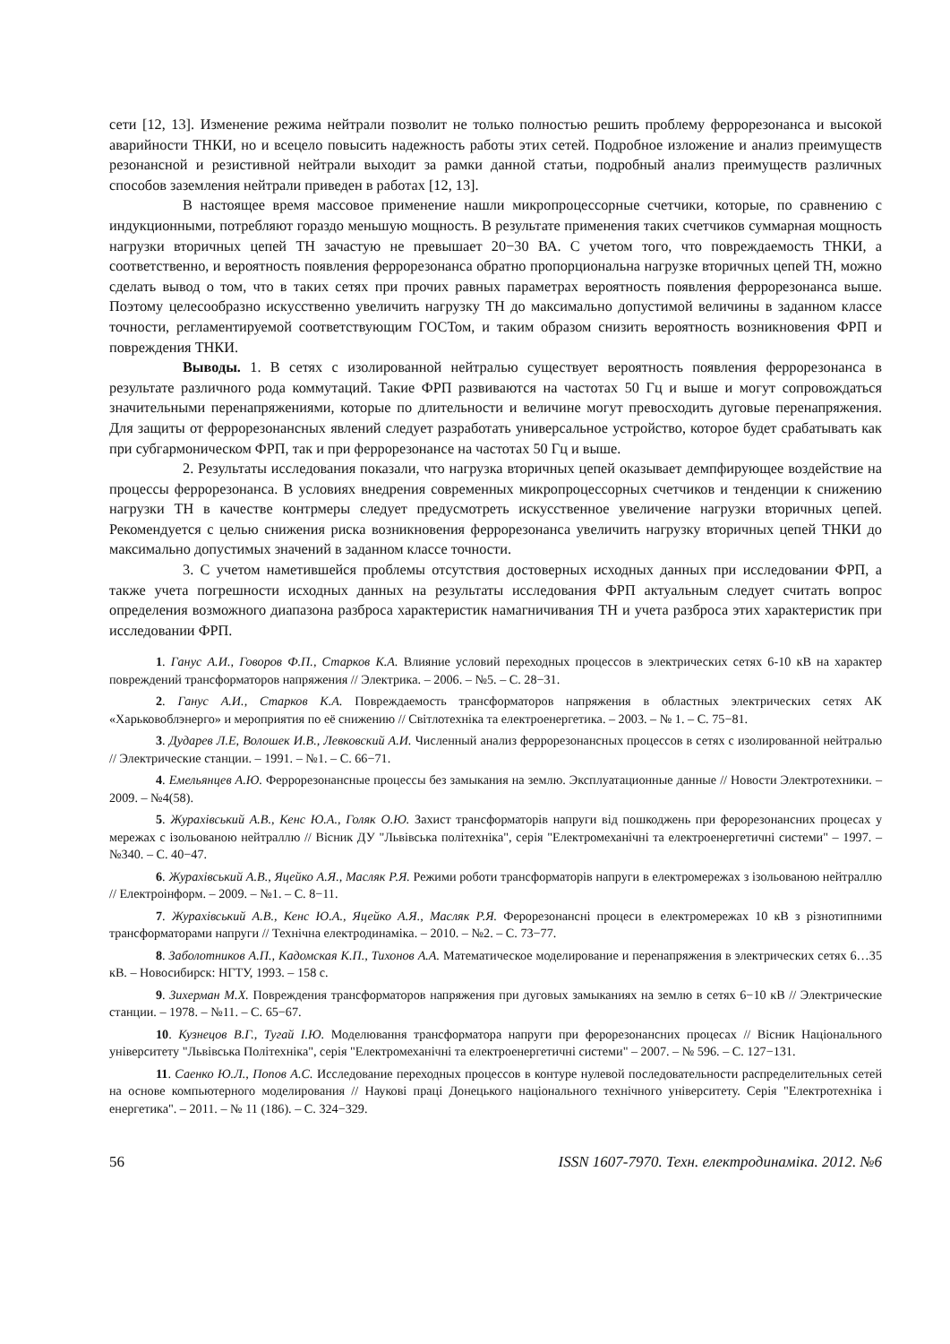сети [12, 13]. Изменение режима нейтрали позволит не только полностью решить проблему феррорезонанса и высокой аварийности ТНКИ, но и всецело повысить надежность работы этих сетей. Подробное изложение и анализ преимуществ резонансной и резистивной нейтрали выходит за рамки данной статьи, подробный анализ преимуществ различных способов заземления нейтрали приведен в работах [12, 13].
В настоящее время массовое применение нашли микропроцессорные счетчики, которые, по сравнению с индукционными, потребляют гораздо меньшую мощность. В результате применения таких счетчиков суммарная мощность нагрузки вторичных цепей ТН зачастую не превышает 20−30 ВА. С учетом того, что повреждаемость ТНКИ, а соответственно, и вероятность появления феррорезонанса обратно пропорциональна нагрузке вторичных цепей ТН, можно сделать вывод о том, что в таких сетях при прочих равных параметрах вероятность появления феррорезонанса выше. Поэтому целесообразно искусственно увеличить нагрузку ТН до максимально допустимой величины в заданном классе точности, регламентируемой соответствующим ГОСТом, и таким образом снизить вероятность возникновения ФРП и повреждения ТНКИ.
Выводы. 1. В сетях с изолированной нейтралью существует вероятность появления феррорезонанса в результате различного рода коммутаций. Такие ФРП развиваются на частотах 50 Гц и выше и могут сопровождаться значительными перенапряжениями, которые по длительности и величине могут превосходить дуговые перенапряжения. Для защиты от феррорезонансных явлений следует разработать универсальное устройство, которое будет срабатывать как при субгармоническом ФРП, так и при феррорезонансе на частотах 50 Гц и выше.
2. Результаты исследования показали, что нагрузка вторичных цепей оказывает демпфирующее воздействие на процессы феррорезонанса. В условиях внедрения современных микропроцессорных счетчиков и тенденции к снижению нагрузки ТН в качестве контрмеры следует предусмотреть искусственное увеличение нагрузки вторичных цепей. Рекомендуется с целью снижения риска возникновения феррорезонанса увеличить нагрузку вторичных цепей ТНКИ до максимально допустимых значений в заданном классе точности.
3. С учетом наметившейся проблемы отсутствия достоверных исходных данных при исследовании ФРП, а также учета погрешности исходных данных на результаты исследования ФРП актуальным следует считать вопрос определения возможного диапазона разброса характеристик намагничивания ТН и учета разброса этих характеристик при исследовании ФРП.
1. Ганус А.И., Говоров Ф.П., Старков К.А. Влияние условий переходных процессов в электрических сетях 6-10 кВ на характер повреждений трансформаторов напряжения // Электрика. – 2006. – №5. – С. 28−31.
2. Ганус А.И., Старков К.А. Повреждаемость трансформаторов напряжения в областных электрических сетях АК «Харьковоблэнерго» и мероприятия по её снижению // Світлотехніка та електроенергетика. – 2003. – № 1. – С. 75−81.
3. Дударев Л.Е, Волошек И.В., Левковский А.И. Численный анализ феррорезонансных процессов в сетях с изолированной нейтралью // Электрические станции. – 1991. – №1. – С. 66−71.
4. Емельянцев А.Ю. Феррорезонансные процессы без замыкания на землю. Эксплуатационные данные // Новости Электротехники. – 2009. – №4(58).
5. Журахівський А.В., Кенс Ю.А., Голяк О.Ю. Захист трансформаторів напруги від пошкоджень при ферорезонансних процесах у мережах с ізольованою нейтраллю // Вісник ДУ "Львівська політехніка", серія "Електромеханічні та електроенергетичні системи" – 1997. – №340. – С. 40−47.
6. Журахівський А.В., Яцейко А.Я., Масляк Р.Я. Режими роботи трансформаторів напруги в електромережах з ізольованою нейтраллю // Електроінформ. – 2009. – №1. – С. 8−11.
7. Журахівський А.В., Кенс Ю.А., Яцейко А.Я., Масляк Р.Я. Ферорезонансні процеси в електромережах 10 кВ з різнотипними трансформаторами напруги // Технічна електродинаміка. – 2010. – №2. – С. 73−77.
8. Заболотников А.П., Кадомская К.П., Тихонов А.А. Математическое моделирование и перенапряжения в электрических сетях 6…35 кВ. – Новосибирск: НГТУ, 1993. – 158 с.
9. Зихерман М.Х. Повреждения трансформаторов напряжения при дуговых замыканиях на землю в сетях 6−10 кВ // Электрические станции. – 1978. – №11. – С. 65−67.
10. Кузнецов В.Г., Тугай І.Ю. Моделювання трансформатора напруги при ферорезонансних процесах // Вісник Національного університету "Львівська Політехніка", серія "Електромеханічні та електроенергетичні системи" – 2007. – № 596. – С. 127−131.
11. Саенко Ю.Л., Попов А.С. Исследование переходных процессов в контуре нулевой последовательности распределительных сетей на основе компьютерного моделирования // Наукові праці Донецького національного технічного університету. Серія "Електротехніка і енергетика". – 2011. – № 11 (186). – С. 324−329.
56 ISSN 1607-7970. Техн. електродинаміка. 2012. №6